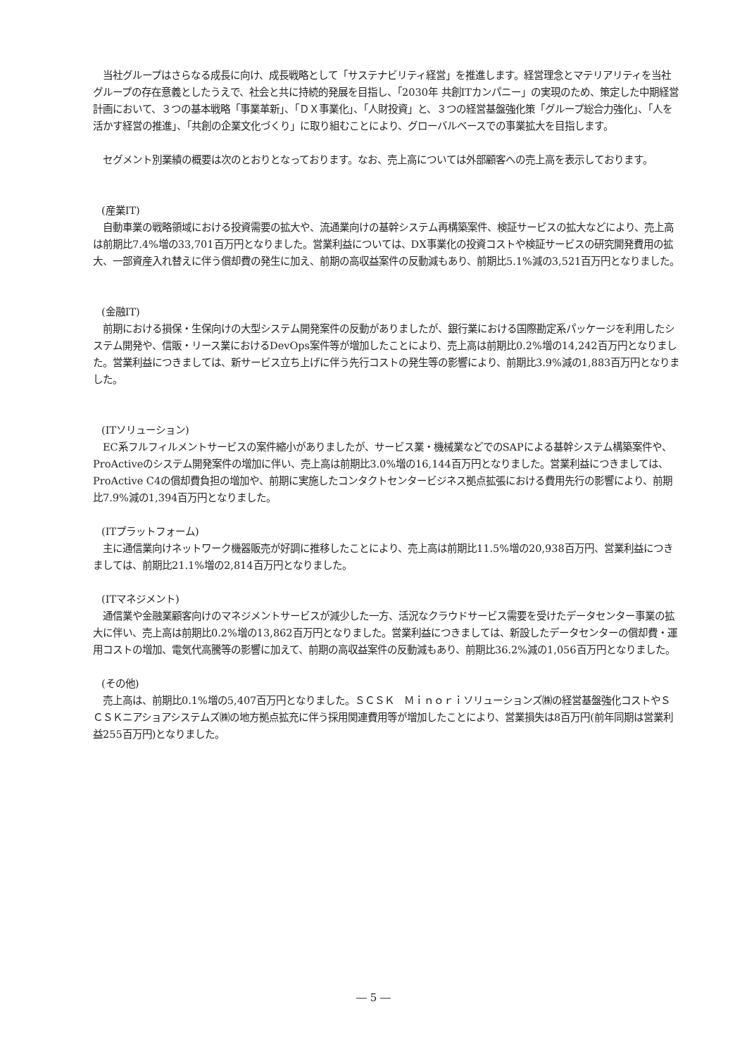当社グループはさらなる成長に向け、成長戦略として「サステナビリティ経営」を推進します。経営理念とマテリアリティを当社グループの存在意義としたうえで、社会と共に持続的発展を目指し、「2030年 共創ITカンパニー」の実現のため、策定した中期経営計画において、３つの基本戦略「事業革新」、「ＤＸ事業化」、「人財投資」と、３つの経営基盤強化策「グループ総合力強化」、「人を活かす経営の推進」、「共創の企業文化づくり」に取り組むことにより、グローバルベースでの事業拡大を目指します。
　セグメント別業績の概要は次のとおりとなっております。なお、売上高については外部顧客への売上高を表示しております。
(産業IT)
　自動車業の戦略領域における投資需要の拡大や、流通業向けの基幹システム再構築案件、検証サービスの拡大などにより、売上高は前期比7.4%増の33,701百万円となりました。営業利益については、DX事業化の投資コストや検証サービスの研究開発費用の拡大、一部資産入れ替えに伴う償却費の発生に加え、前期の高収益案件の反動減もあり、前期比5.1%減の3,521百万円となりました。
(金融IT)
　前期における損保・生保向けの大型システム開発案件の反動がありましたが、銀行業における国際勘定系パッケージを利用したシステム開発や、信販・リース業におけるDevOps案件等が増加したことにより、売上高は前期比0.2%増の14,242百万円となりました。営業利益につきましては、新サービス立ち上げに伴う先行コストの発生等の影響により、前期比3.9%減の1,883百万円となりました。
(ITソリューション)
　EC系フルフィルメントサービスの案件縮小がありましたが、サービス業・機械業などでのSAPによる基幹システム構築案件や、ProActiveのシステム開発案件の増加に伴い、売上高は前期比3.0%増の16,144百万円となりました。営業利益につきましては、ProActive C4の償却費負担の増加や、前期に実施したコンタクトセンタービジネス拠点拡張における費用先行の影響により、前期比7.9%減の1,394百万円となりました。
(ITプラットフォーム)
　主に通信業向けネットワーク機器販売が好調に推移したことにより、売上高は前期比11.5%増の20,938百万円、営業利益につきましては、前期比21.1%増の2,814百万円となりました。
(ITマネジメント)
　通信業や金融業顧客向けのマネジメントサービスが減少した一方、活況なクラウドサービス需要を受けたデータセンター事業の拡大に伴い、売上高は前期比0.2%増の13,862百万円となりました。営業利益につきましては、新設したデータセンターの償却費・運用コストの増加、電気代高騰等の影響に加えて、前期の高収益案件の反動減もあり、前期比36.2%減の1,056百万円となりました。
(その他)
　売上高は、前期比0.1%増の5,407百万円となりました。ＳＣＳＫ　Ｍｉｎｏｒｉソリューションズ㈱の経営基盤強化コストやＳＣＳＫニアショアシステムズ㈱の地方拠点拡充に伴う採用関連費用等が増加したことにより、営業損失は8百万円(前年同期は営業利益255百万円)となりました。
― 5 ―